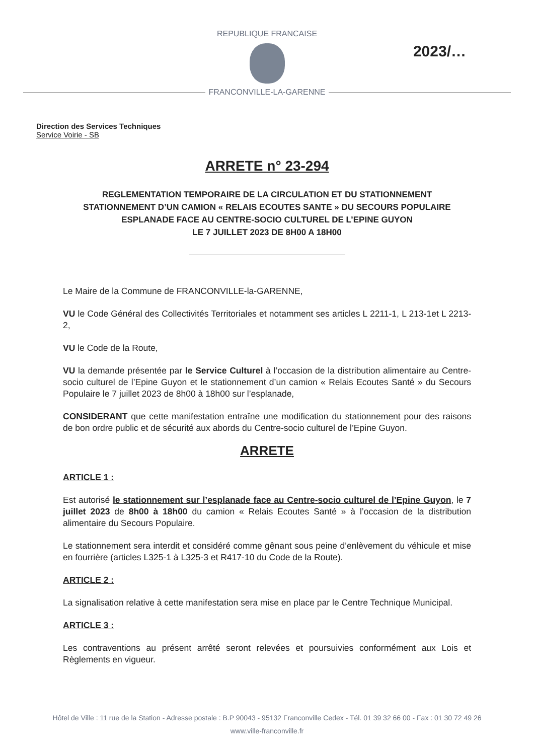REPUBLIQUE FRANCAISE
2023/…
FRANCONVILLE-LA-GARENNE
Direction des Services Techniques
Service Voirie - SB
ARRETE n° 23-294
REGLEMENTATION TEMPORAIRE DE LA CIRCULATION ET DU STATIONNEMENT
STATIONNEMENT D’UN CAMION « RELAIS ECOUTES SANTE » DU SECOURS POPULAIRE
ESPLANADE FACE AU CENTRE-SOCIO CULTUREL DE L’EPINE GUYON
LE 7 JUILLET 2023 DE 8H00 A 18H00
Le Maire de la Commune de FRANCONVILLE-la-GARENNE,
VU le Code Général des Collectivités Territoriales et notamment ses articles L 2211-1, L 213-1et L 2213-2,
VU le Code de la Route,
VU la demande présentée par le Service Culturel à l’occasion de la distribution alimentaire au Centre-socio culturel de l’Epine Guyon et le stationnement d’un camion « Relais Ecoutes Santé » du Secours Populaire le 7 juillet 2023 de 8h00 à 18h00 sur l’esplanade,
CONSIDERANT que cette manifestation entraîne une modification du stationnement pour des raisons de bon ordre public et de sécurité aux abords du Centre-socio culturel de l’Epine Guyon.
ARRETE
ARTICLE 1 :
Est autorisé le stationnement sur l’esplanade face au Centre-socio culturel de l’Epine Guyon, le 7 juillet 2023 de 8h00 à 18h00 du camion « Relais Ecoutes Santé » à l’occasion de la distribution alimentaire du Secours Populaire.
Le stationnement sera interdit et considéré comme gênant sous peine d’enlèvement du véhicule et mise en fourrière (articles L325-1 à L325-3 et R417-10 du Code de la Route).
ARTICLE 2 :
La signalisation relative à cette manifestation sera mise en place par le Centre Technique Municipal.
ARTICLE 3 :
Les contraventions au présent arrêté seront relevées et poursuivies conformément aux Lois et Règlements en vigueur.
Hôtel de Ville : 11 rue de la Station - Adresse postale : B.P 90043 - 95132 Franconville Cedex - Tél. 01 39 32 66 00 - Fax : 01 30 72 49 26
www.ville-franconville.fr